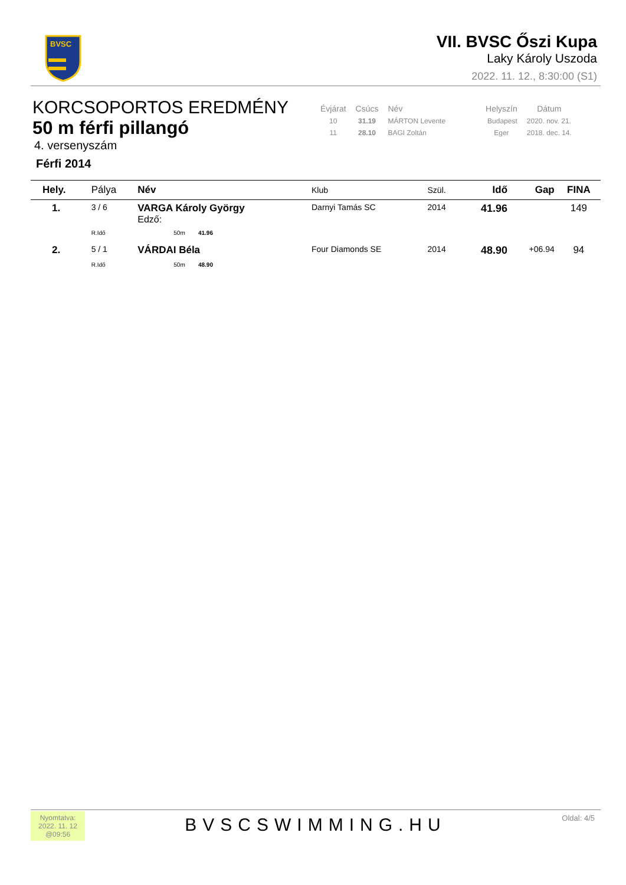BVSC
VII. BVSC Őszi Kupa
Laky Károly Uszoda
2022. 11. 12., 8:30:00 (S1)
KORCSOPORTOS EREDMÉNY
50 m férfi pillangó
4. versenyszám
Férfi 2014
| Évjárat | Csúcs | Név | Helyszín | Dátum |
| --- | --- | --- | --- | --- |
| 10 | 31.19 | MÁRTON Levente | Budapest | 2020. nov. 21. |
| 11 | 28.10 | BAGI Zoltán | Eger | 2018. dec. 14. |
| Hely. | Pálya | Név | Klub | Szül. | Idő | Gap | FINA |
| --- | --- | --- | --- | --- | --- | --- | --- |
| 1. | 3 / 6 | VARGA Károly György Edző: | Darnyi Tamás SC | 2014 | 41.96 | | 149 |
| | R.Idő | 50m 41.96 | | | | | |
| 2. | 5 / 1 | VÁRDAI Béla | Four Diamonds SE | 2014 | 48.90 | +06.94 | 94 |
| | R.Idő | 50m 48.90 | | | | | |
Nyomtatva:
2022. 11. 12
@09:56
BVSCSWIMMING.HU
Oldal: 4/5